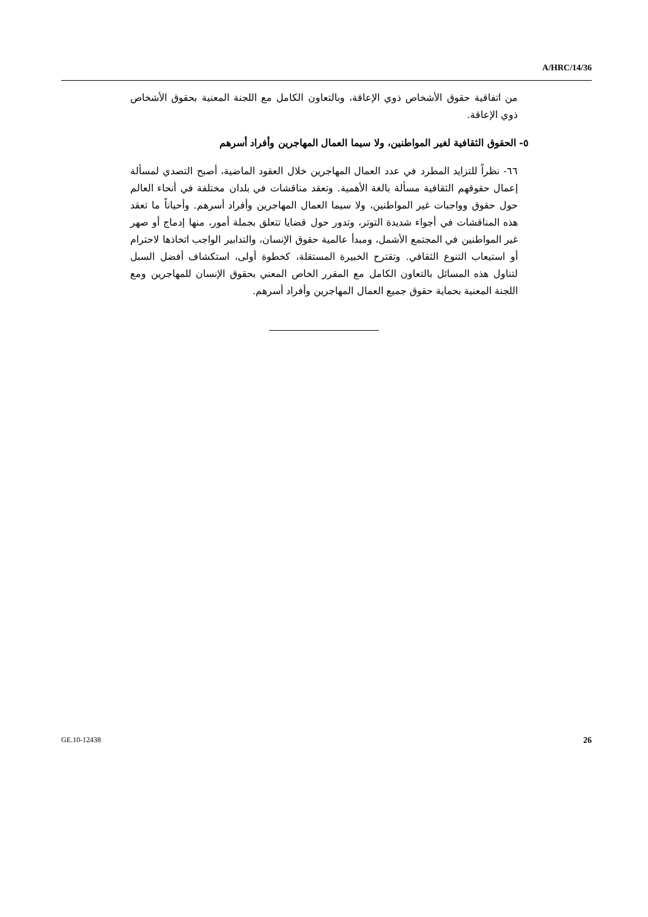A/HRC/14/36
من اتفاقية حقوق الأشخاص ذوي الإعاقة، وبالتعاون الكامل مع اللجنة المعنية بحقوق الأشخاص ذوي الإعاقة.
٥- الحقوق الثقافية لغير المواطنين، ولا سيما العمال المهاجرين وأفراد أسرهم
٦٦- نظراً للتزايد المطرد في عدد العمال المهاجرين خلال العقود الماضية، أصبح التصدي لمسألة إعمال حقوقهم الثقافية مسألة بالغة الأهمية. وتعقد مناقشات في بلدان مختلفة في أنحاء العالم حول حقوق وواجبات غير المواطنين، ولا سيما العمال المهاجرين وأفراد أسرهم. وأحياناً ما تعقد هذه المناقشات في أجواء شديدة التوتر، وتدور حول قضايا تتعلق بجملة أمور، منها إدماج أو صهر غير المواطنين في المجتمع الأشمل، ومبدأ عالمية حقوق الإنسان، والتدابير الواجب اتخاذها لاحترام أو استيعاب التنوع الثقافي. وتقترح الخبيرة المستقلة، كخطوة أولى، استكشاف أفضل السبل لتناول هذه المسائل بالتعاون الكامل مع المقرر الخاص المعني بحقوق الإنسان للمهاجرين ومع اللجنة المعنية بحماية حقوق جميع العمال المهاجرين وأفراد أسرهم.
GE.10-12438 26